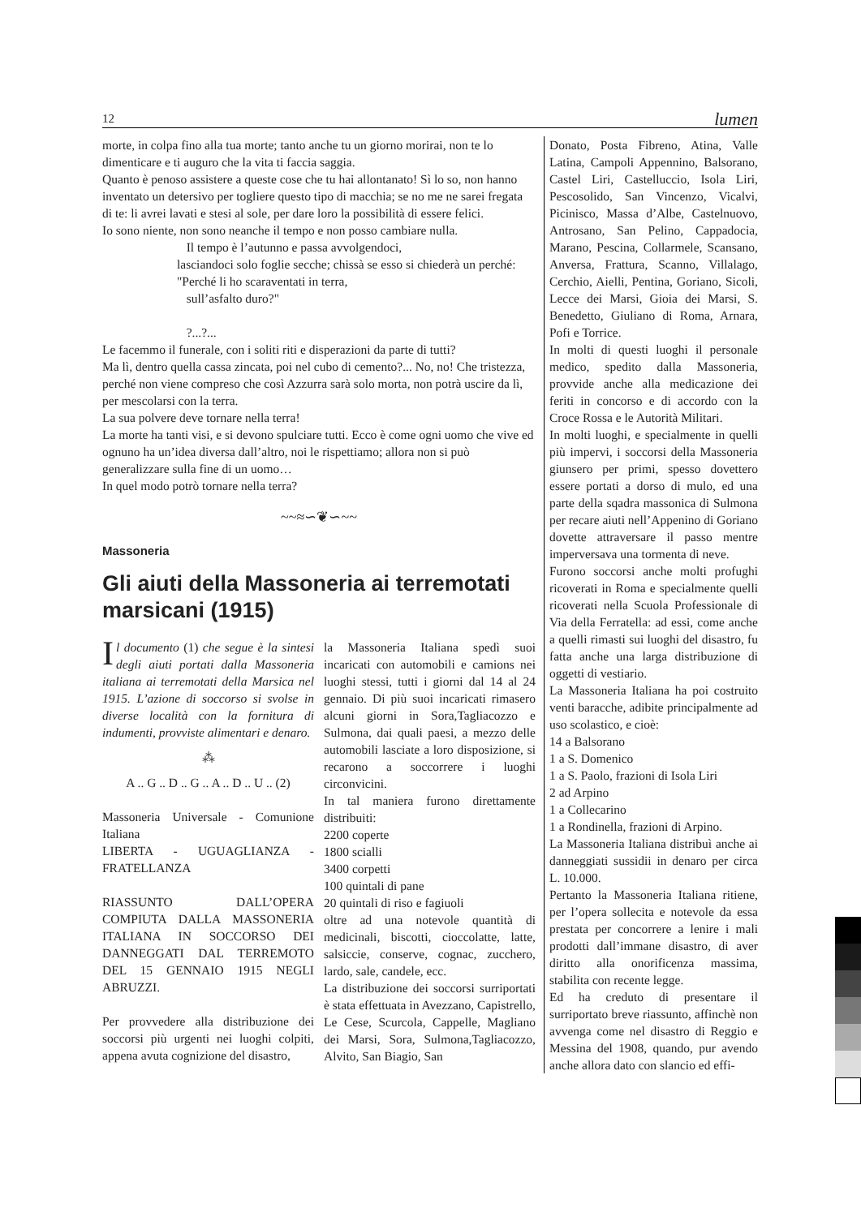12 lumen
morte, in colpa fino alla tua morte; tanto anche tu un giorno morirai, non te lo dimenticare e ti auguro che la vita ti faccia saggia.
Quanto è penoso assistere a queste cose che tu hai allontanato! Sì lo so, non hanno inventato un detersivo per togliere questo tipo di macchia; se no me ne sarei fregata di te: li avrei lavati e stesi al sole, per dare loro la possibilità di essere felici.
Io sono niente, non sono neanche il tempo e non posso cambiare nulla.
Il tempo è l’autunno e passa avvolgendoci,
lasciandoci solo foglie secche; chissà se esso si chiederà un perché: "Perché li ho scaraventati in terra,
sull’asfalto duro?"
?...?...
Le facemmo il funerale, con i soliti riti e disperazioni da parte di tutti?
Ma lì, dentro quella cassa zincata, poi nel cubo di cemento?... No, no! Che tristezza, perché non viene compreso che così Azzurra sarà solo morta, non potrà uscire da lì, per mescolarsi con la terra.
La sua polvere deve tornare nella terra!
La morte ha tanti visi, e si devono spulciare tutti. Ecco è come ogni uomo che vive ed ognuno ha un’idea diversa dall’altro, noi le rispettiamo; allora non si può generalizzare sulla fine di un uomo…
In quel modo potrò tornare nella terra?
~~≈∽❦∽~~
Massoneria
Gli aiuti della Massoneria ai terremotati marsicani (1915)
Il documento (1) che segue è la sintesi degli aiuti portati dalla Massoneria italiana ai terremotati della Marsica nel 1915. L’azione di soccorso si svolse in diverse località con la fornitura di indumenti, provviste alimentari e denaro.
⁂
A .. G .. D .. G .. A .. D .. U .. (2)
Massoneria Universale - Comunione Italiana
LIBERTA - UGUAGLIANZA - FRATELLANZA
RIASSUNTO DALL’OPERA COMPIUTA DALLA MASSONERIA ITALIANA IN SOCCORSO DEI DANNEGGATI DAL TERREMOTO DEL 15 GENNAIO 1915 NEGLI ABRUZZI.
Per provvedere alla distribuzione dei soccorsi più urgenti nei luoghi colpiti, appena avuta cognizione del disastro,
la Massoneria Italiana spedì suoi incaricati con automobili e camions nei luoghi stessi, tutti i giorni dal 14 al 24 gennaio. Di più suoi incaricati rimasero alcuni giorni in Sora,Tagliacozzo e Sulmona, dai quali paesi, a mezzo delle automobili lasciate a loro disposizione, si recarono a soccorrere i luoghi circonvicini.
In tal maniera furono direttamente distribuiti:
2200 coperte
1800 scialli
3400 corpetti
100 quintali di pane
20 quintali di riso e fagiuoli
oltre ad una notevole quantità di medicinali, biscotti, cioccolatte, latte, salsiccie, conserve, cognac, zucchero, lardo, sale, candele, ecc.
La distribuzione dei soccorsi surriportati è stata effettuata in Avezzano, Capistrello, Le Cese, Scurcola, Cappelle, Magliano dei Marsi, Sora, Sulmona,Tagliacozzo, Alvito, San Biagio, San
Donato, Posta Fibreno, Atina, Valle Latina, Campoli Appennino, Balsorano, Castel Liri, Castelluccio, Isola Liri, Pescosolido, San Vincenzo, Vicalvi, Picinisco, Massa d’Albe, Castelnuovo, Antrosano, San Pelino, Cappadocia, Marano, Pescina, Collarmele, Scansano, Anversa, Frattura, Scanno, Villalago, Cerchio, Aielli, Pentina, Goriano, Sicoli, Lecce dei Marsi, Gioia dei Marsi, S. Benedetto, Giuliano di Roma, Arnara, Pofi e Torrice.
In molti di questi luoghi il personale medico, spedito dalla Massoneria, provvide anche alla medicazione dei feriti in concorso e di accordo con la Croce Rossa e le Autorità Militari.
In molti luoghi, e specialmente in quelli più impervi, i soccorsi della Massoneria giunsero per primi, spesso dovettero essere portati a dorso di mulo, ed una parte della sqadra massonica di Sulmona per recare aiuti nell’Appenino di Goriano dovette attraversare il passo mentre imperversava una tormenta di neve.
Furono soccorsi anche molti profughi ricoverati in Roma e specialmente quelli ricoverati nella Scuola Professionale di Via della Ferratella: ad essi, come anche a quelli rimasti sui luoghi del disastro, fu fatta anche una larga distribuzione di oggetti di vestiario.
La Massoneria Italiana ha poi costruito venti baracche, adibite principalmente ad uso scolastico, e cioè:
14 a Balsorano
1 a S. Domenico
1 a S. Paolo, frazioni di Isola Liri
2 ad Arpino
1 a Collecarino
1 a Rondinella, frazioni di Arpino.
La Massoneria Italiana distribuì anche ai danneggiati sussidii in denaro per circa L. 10.000.
Pertanto la Massoneria Italiana ritiene, per l’opera sollecita e notevole da essa prestata per concorrere a lenire i mali prodotti dall’immane disastro, di aver diritto alla onorificenza massima, stabilita con recente legge.
Ed ha creduto di presentare il surriportato breve riassunto, affinchè non avvenga come nel disastro di Reggio e Messina del 1908, quando, pur avendo anche allora dato con slancio ed effi-